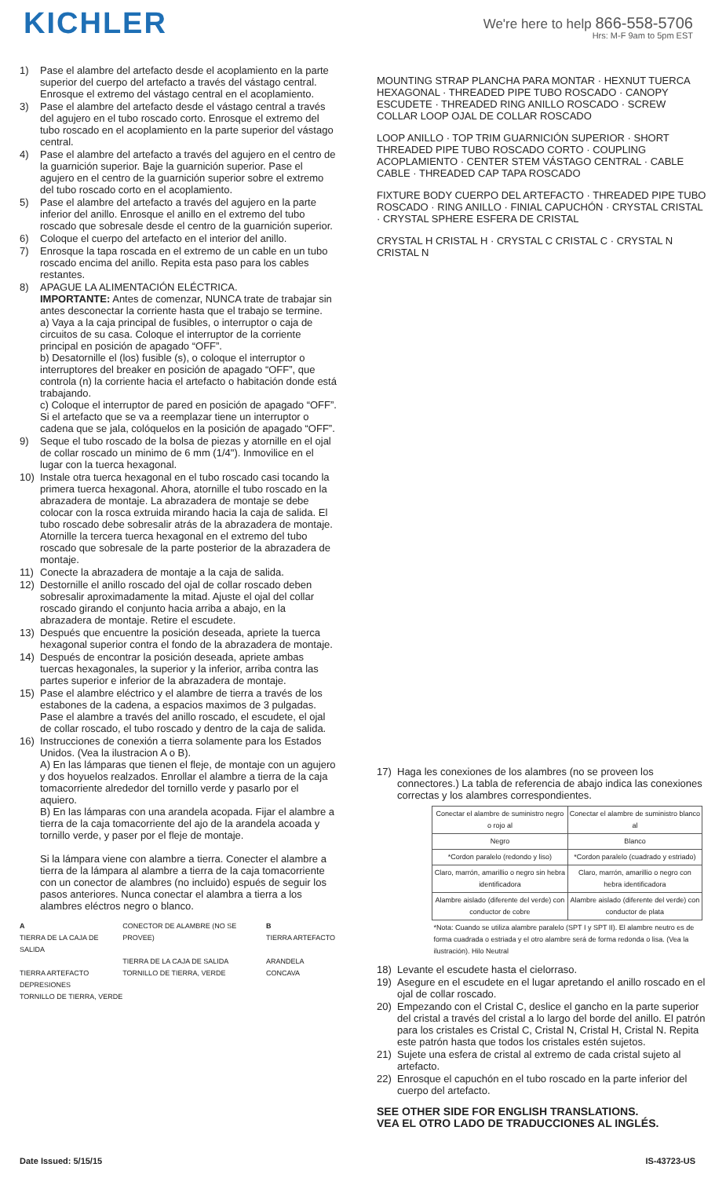KICHLER
We're here to help 866-558-5706
Hrs: M-F 9am to 5pm EST
1) Pase el alambre del artefacto desde el acoplamiento en la parte superior del cuerpo del artefacto a través del vástago central. Enrosque el extremo del vástago central en el acoplamiento.
3) Pase el alambre del artefacto desde el vástago central a través del agujero en el tubo roscado corto. Enrosque el extremo del tubo roscado en el acoplamiento en la parte superior del vástago central.
4) Pase el alambre del artefacto a través del agujero en el centro de la guarnición superior. Baje la guarnición superior. Pase el agujero en el centro de la guarnición superior sobre el extremo del tubo roscado corto en el acoplamiento.
5) Pase el alambre del artefacto a través del agujero en la parte inferior del anillo. Enrosque el anillo en el extremo del tubo roscado que sobresale desde el centro de la guarnición superior.
6) Coloque el cuerpo del artefacto en el interior del anillo.
7) Enrosque la tapa roscada en el extremo de un cable en un tubo roscado encima del anillo. Repita esta paso para los cables restantes.
8) APAGUE LA ALIMENTACIÓN ELÉCTRICA.
IMPORTANTE: Antes de comenzar, NUNCA trate de trabajar sin antes desconectar la corriente hasta que el trabajo se termine.
a) Vaya a la caja principal de fusibles, o interruptor o caja de circuitos de su casa. Coloque el interruptor de la corriente principal en posición de apagado “OFF”.
b) Desatornille el (los) fusible (s), o coloque el interruptor o interruptores del breaker en posición de apagado “OFF”, que controla (n) la corriente hacia el artefacto o habitación donde está trabajando.
c) Coloque el interruptor de pared en posición de apagado “OFF”. Si el artefacto que se va a reemplazar tiene un interruptor o cadena que se jala, colóquelos en la posición de apagado “OFF”.
9) Seque el tubo roscado de la bolsa de piezas y atornille en el ojal de collar roscado un minimo de 6 mm (1/4"). Inmovilice en el lugar con la tuerca hexagonal.
10) Instale otra tuerca hexagonal en el tubo roscado casi tocando la primera tuerca hexagonal. Ahora, atornille el tubo roscado en la abrazadera de montaje. La abrazadera de montaje se debe colocar con la rosca extruida mirando hacia la caja de salida. El tubo roscado debe sobresalir atrás de la abrazadera de montaje. Atornille la tercera tuerca hexagonal en el extremo del tubo roscado que sobresale de la parte posterior de la abrazadera de montaje.
11) Conecte la abrazadera de montaje a la caja de salida.
12) Destornille el anillo roscado del ojal de collar roscado deben sobresalir aproximadamente la mitad. Ajuste el ojal del collar roscado girando el conjunto hacia arriba a abajo, en la abrazadera de montaje. Retire el escudete.
13) Después que encuentre la posición deseada, apriete la tuerca hexagonal superior contra el fondo de la abrazadera de montaje.
14) Después de encontrar la posición deseada, apriete ambas tuercas hexagonales, la superior y la inferior, arriba contra las partes superior e inferior de la abrazadera de montaje.
15) Pase el alambre eléctrico y el alambre de tierra a través de los estabones de la cadena, a espacios maximos de 3 pulgadas. Pase el alambre a través del anillo roscado, el escudete, el ojal de collar roscado, el tubo roscado y dentro de la caja de salida.
16) Instrucciones de conexión a tierra solamente para los Estados Unidos. (Vea la ilustracion A o B).
A) En las lámparas que tienen el fleje, de montaje con un agujero y dos hoyuelos realzados. Enrollar el alambre a tierra de la caja tomacorriente alrededor del tornillo verde y pasarlo por el aquiero.
B) En las lámparas con una arandela acopada. Fijar el alambre a tierra de la caja tomacorriente del ajo de la arandela acoada y tornillo verde, y paser por el fleje de montaje.
Si la lámpara viene con alambre a tierra. Conecter el alambre a tierra de la lámpara al alambre a tierra de la caja tomacorriente con un conector de alambres (no incluido) espués de seguir los pasos anteriores. Nunca conectar el alambra a tierra a los alambres eléctros negro o blanco.
A
TIERRA DE LA CAJA DE SALIDA
TIERRA ARTEFACTO
DEPRESIONES
TORNILLO DE TIERRA, VERDE
CONECTOR DE ALAMBRE (NO SE PROVEE)
TIERRA DE LA CAJA DE SALIDA
TORNILLO DE TIERRA, VERDE
B
TIERRA ARTEFACTO
ARANDELA CONCAVA
MOUNTING STRAP PLANCHA PARA MONTAR · HEXNUT TUERCA HEXAGONAL · THREADED PIPE TUBO ROSCADO · CANOPY ESCUDETE · THREADED RING ANILLO ROSCADO · SCREW COLLAR LOOP OJAL DE COLLAR ROSCADO
LOOP ANILLO · TOP TRIM GUARNICIÓN SUPERIOR · SHORT THREADED PIPE TUBO ROSCADO CORTO · COUPLING ACOPLAMIENTO · CENTER STEM VÁSTAGO CENTRAL · CABLE CABLE · THREADED CAP TAPA ROSCADO
FIXTURE BODY CUERPO DEL ARTEFACTO · THREADED PIPE TUBO ROSCADO · RING ANILLO · FINIAL CAPUCHÓN · CRYSTAL CRISTAL · CRYSTAL SPHERE ESFERA DE CRISTAL
CRYSTAL H CRISTAL H · CRYSTAL C CRISTAL C · CRYSTAL N CRISTAL N
17) Haga les conexiones de los alambres (no se proveen los connectores.) La tabla de referencia de abajo indica las conexiones correctas y los alambres correspondientes.
| Conectar el alambre de suministro negro o rojo al | Conectar el alambre de suministro blanco al |
| Negro | Blanco |
| *Cordon paralelo (redondo y liso) | *Cordon paralelo (cuadrado y estriado) |
| Claro, marrón, amarillio o negro sin hebra identificadora | Claro, marrón, amarillio o negro con hebra identificadora |
| Alambre aislado (diferente del verde) con conductor de cobre | Alambre aislado (diferente del verde) con conductor de plata |
| *Nota: Cuando se utiliza alambre paralelo (SPT I y SPT II). El alambre neutro es de forma cuadrada o estriada y el otro alambre será de forma redonda o lisa. (Vea la ilustración). Hilo Neutral | |
18) Levante el escudete hasta el cielorraso.
19) Asegure en el escudete en el lugar apretando el anillo roscado en el ojal de collar roscado.
20) Empezando con el Cristal C, deslice el gancho en la parte superior del cristal a través del cristal a lo largo del borde del anillo. El patrón para los cristales es Cristal C, Cristal N, Cristal H, Cristal N. Repita este patrón hasta que todos los cristales estén sujetos.
21) Sujete una esfera de cristal al extremo de cada cristal sujeto al artefacto.
22) Enrosque el capuchón en el tubo roscado en la parte inferior del cuerpo del artefacto.
SEE OTHER SIDE FOR ENGLISH TRANSLATIONS.
VEA EL OTRO LADO DE TRADUCCIONES AL INGLÉS.
Date Issued: 5/15/15 IS-43723-US